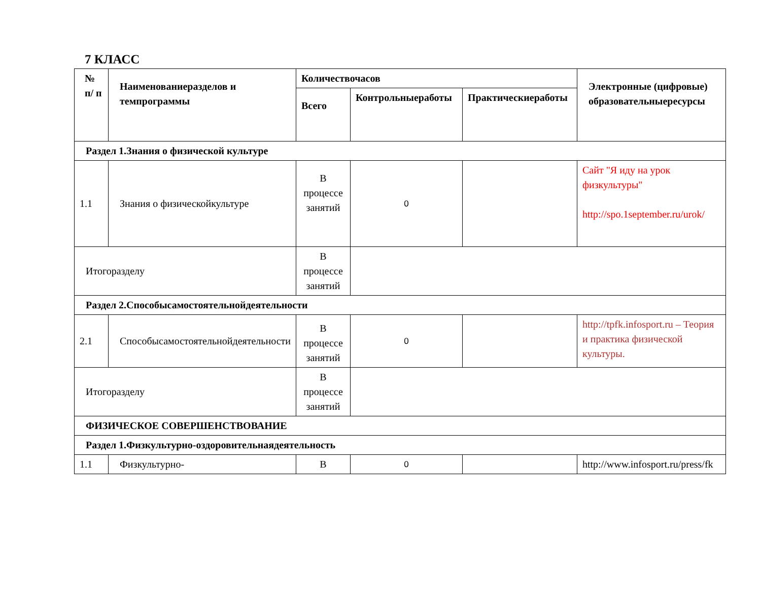7 КЛАСС
| № п/ п | Наименованиеразделов и темпрограммы | Количествочасов | | | Электронные (цифровые) образовательныересурсы |
| --- | --- | --- | --- | --- | --- |
| | | Всего | Контрольныеработы | Практическиеработы | |
| Раздел 1.Знания о физической культуре | | | | | |
| 1.1 | Знания о физическойкультуре | В процессе занятий | 0 | | Сайт "Я иду на урок физкультуры" http://spo.1september.ru/urok/ |
| Итогоразделу | | В процессе занятий | | | |
| Раздел 2.Способысамостоятельнойдеятельности | | | | | |
| 2.1 | Способысамостоятельнойдеятельности | В процессе занятий | 0 | | http://tpfk.infosport.ru – Теория и практика физической культуры. |
| Итогоразделу | | В процессе занятий | | | |
| ФИЗИЧЕСКОЕ СОВЕРШЕНСТВОВАНИЕ | | | | | |
| Раздел 1.Физкультурно-оздоровительнаядеятельность | | | | | |
| 1.1 | Физкультурно- | В | 0 | | http://www.infosport.ru/press/fk |